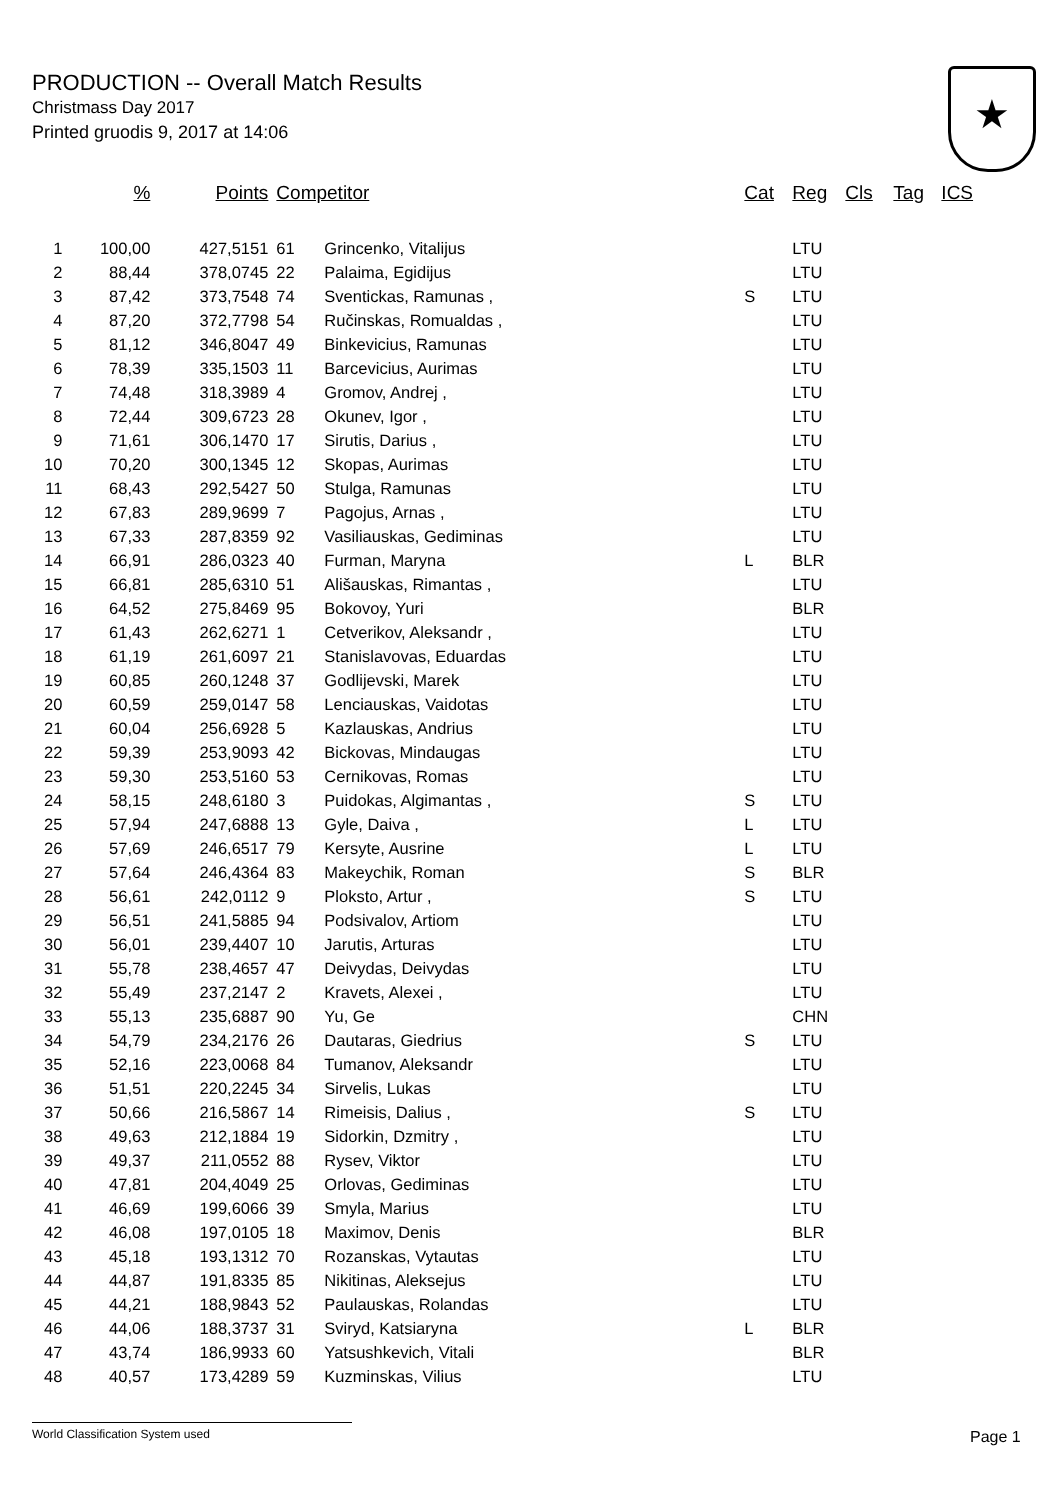PRODUCTION -- Overall Match Results
Christmass Day 2017
Printed gruodis 9, 2017 at 14:06
★
| | % | Points | Competitor | | Cat | Reg | Cls | Tag | ICS |
| --- | --- | --- | --- | --- | --- | --- | --- | --- | --- |
| 1 | 100,00 | 427,5151 | 61 | Grincenko, Vitalijus | | LTU | | | |
| 2 | 88,44 | 378,0745 | 22 | Palaima, Egidijus | | LTU | | | |
| 3 | 87,42 | 373,7548 | 74 | Sventickas, Ramunas , | S | LTU | | | |
| 4 | 87,20 | 372,7798 | 54 | Ručinskas, Romualdas , | | LTU | | | |
| 5 | 81,12 | 346,8047 | 49 | Binkevicius, Ramunas | | LTU | | | |
| 6 | 78,39 | 335,1503 | 11 | Barcevicius, Aurimas | | LTU | | | |
| 7 | 74,48 | 318,3989 | 4 | Gromov, Andrej , | | LTU | | | |
| 8 | 72,44 | 309,6723 | 28 | Okunev, Igor , | | LTU | | | |
| 9 | 71,61 | 306,1470 | 17 | Sirutis, Darius , | | LTU | | | |
| 10 | 70,20 | 300,1345 | 12 | Skopas, Aurimas | | LTU | | | |
| 11 | 68,43 | 292,5427 | 50 | Stulga, Ramunas | | LTU | | | |
| 12 | 67,83 | 289,9699 | 7 | Pagojus, Arnas , | | LTU | | | |
| 13 | 67,33 | 287,8359 | 92 | Vasiliauskas, Gediminas | | LTU | | | |
| 14 | 66,91 | 286,0323 | 40 | Furman, Maryna | L | BLR | | | |
| 15 | 66,81 | 285,6310 | 51 | Ališauskas, Rimantas , | | LTU | | | |
| 16 | 64,52 | 275,8469 | 95 | Bokovoy, Yuri | | BLR | | | |
| 17 | 61,43 | 262,6271 | 1 | Cetverikov, Aleksandr , | | LTU | | | |
| 18 | 61,19 | 261,6097 | 21 | Stanislavovas, Eduardas | | LTU | | | |
| 19 | 60,85 | 260,1248 | 37 | Godlijevski, Marek | | LTU | | | |
| 20 | 60,59 | 259,0147 | 58 | Lenciauskas, Vaidotas | | LTU | | | |
| 21 | 60,04 | 256,6928 | 5 | Kazlauskas, Andrius | | LTU | | | |
| 22 | 59,39 | 253,9093 | 42 | Bickovas, Mindaugas | | LTU | | | |
| 23 | 59,30 | 253,5160 | 53 | Cernikovas, Romas | | LTU | | | |
| 24 | 58,15 | 248,6180 | 3 | Puidokas, Algimantas , | S | LTU | | | |
| 25 | 57,94 | 247,6888 | 13 | Gyle, Daiva , | L | LTU | | | |
| 26 | 57,69 | 246,6517 | 79 | Kersyte, Ausrine | L | LTU | | | |
| 27 | 57,64 | 246,4364 | 83 | Makeychik, Roman | S | BLR | | | |
| 28 | 56,61 | 242,0112 | 9 | Ploksto, Artur , | S | LTU | | | |
| 29 | 56,51 | 241,5885 | 94 | Podsivalov, Artiom | | LTU | | | |
| 30 | 56,01 | 239,4407 | 10 | Jarutis, Arturas | | LTU | | | |
| 31 | 55,78 | 238,4657 | 47 | Deivydas, Deivydas | | LTU | | | |
| 32 | 55,49 | 237,2147 | 2 | Kravets, Alexei , | | LTU | | | |
| 33 | 55,13 | 235,6887 | 90 | Yu, Ge | | CHN | | | |
| 34 | 54,79 | 234,2176 | 26 | Dautaras, Giedrius | S | LTU | | | |
| 35 | 52,16 | 223,0068 | 84 | Tumanov, Aleksandr | | LTU | | | |
| 36 | 51,51 | 220,2245 | 34 | Sirvelis, Lukas | | LTU | | | |
| 37 | 50,66 | 216,5867 | 14 | Rimeisis, Dalius , | S | LTU | | | |
| 38 | 49,63 | 212,1884 | 19 | Sidorkin, Dzmitry , | | LTU | | | |
| 39 | 49,37 | 211,0552 | 88 | Rysev, Viktor | | LTU | | | |
| 40 | 47,81 | 204,4049 | 25 | Orlovas, Gediminas | | LTU | | | |
| 41 | 46,69 | 199,6066 | 39 | Smyla, Marius | | LTU | | | |
| 42 | 46,08 | 197,0105 | 18 | Maximov, Denis | | BLR | | | |
| 43 | 45,18 | 193,1312 | 70 | Rozanskas, Vytautas | | LTU | | | |
| 44 | 44,87 | 191,8335 | 85 | Nikitinas, Aleksejus | | LTU | | | |
| 45 | 44,21 | 188,9843 | 52 | Paulauskas, Rolandas | | LTU | | | |
| 46 | 44,06 | 188,3737 | 31 | Sviryd, Katsiaryna | L | BLR | | | |
| 47 | 43,74 | 186,9933 | 60 | Yatsushkevich, Vitali | | BLR | | | |
| 48 | 40,57 | 173,4289 | 59 | Kuzminskas, Vilius | | LTU | | | |
World Classification System used Page 1